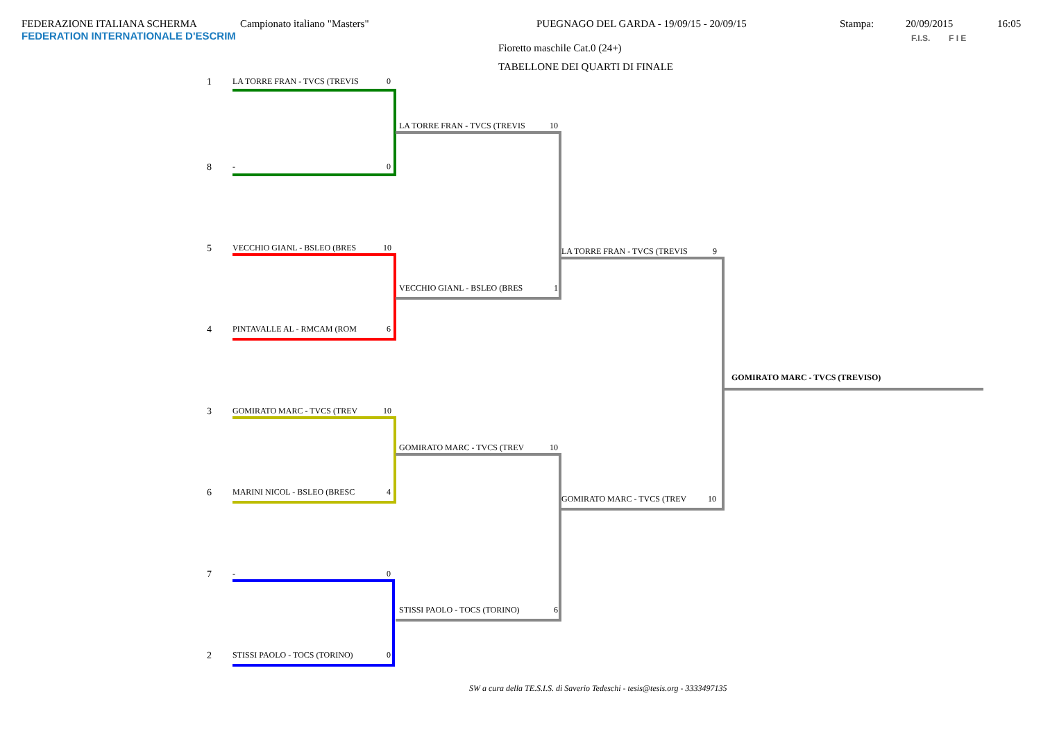FEDERAZIONE ITALIANA SCHERMA
FEDERATION INTERNATIONALE D'ESCRIM
Campionato italiano "Masters" PUEGNAGO DEL GARDA - 19/09/15 - 20/09/15 Stampa: 20/09/2015 16:05
Fioretto maschile Cat.0 (24+)
TABELLONE DEI QUARTI DI FINALE
F.I.S. F I E
1 LA TORRE FRAN - TVCS (TREVIS 0
8 - 0
5 VECCHIO GIANL - BSLEO (BRES 10
4 PINTAVALLE AL - RMCAM (ROM 6
3 GOMIRATO MARC - TVCS (TREV 10
6 MARINI NICOL - BSLEO (BRESC 4
7 - 0
2 STISSI PAOLO - TOCS (TORINO) 0
LA TORRE FRAN - TVCS (TREVIS 10
VECCHIO GIANL - BSLEO (BRES 1
GOMIRATO MARC - TVCS (TREV 10
STISSI PAOLO - TOCS (TORINO) 6
LA TORRE FRAN - TVCS (TREVIS 9
GOMIRATO MARC - TVCS (TREV 10
GOMIRATO MARC - TVCS (TREVISO)
SW a cura della TE.S.I.S. di Saverio Tedeschi - tesis@tesis.org - 3333497135